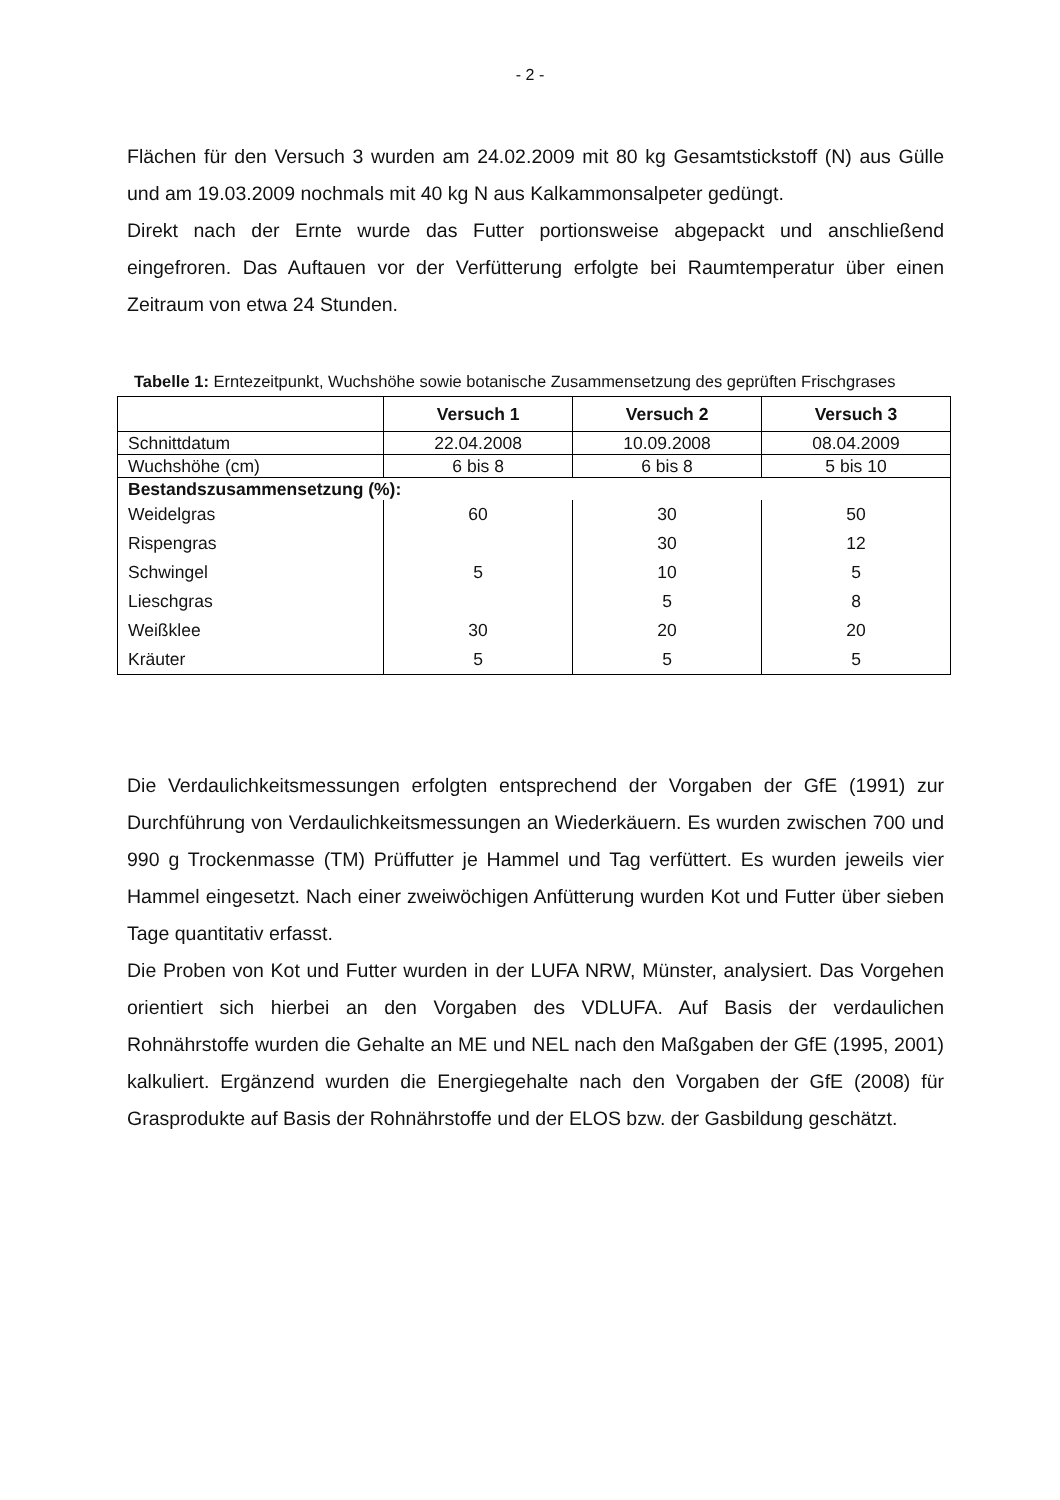- 2 -
Flächen für den Versuch 3 wurden am 24.02.2009 mit 80 kg Gesamtstickstoff (N) aus Gülle und am 19.03.2009 nochmals mit 40 kg N aus Kalkammonsalpeter gedüngt.
Direkt nach der Ernte wurde das Futter portionsweise abgepackt und anschließend eingefroren. Das Auftauen vor der Verfütterung erfolgte bei Raumtemperatur über einen Zeitraum von etwa 24 Stunden.
Tabelle 1: Erntezeitpunkt, Wuchshöhe sowie botanische Zusammensetzung des geprüften Frischgrases
| | Versuch 1 | Versuch 2 | Versuch 3 |
| --- | --- | --- | --- |
| Schnittdatum | 22.04.2008 | 10.09.2008 | 08.04.2009 |
| Wuchshöhe (cm) | 6 bis 8 | 6 bis 8 | 5 bis 10 |
| Bestandszusammensetzung (%): | | | |
| Weidelgras | 60 | 30 | 50 |
| Rispengras | | 30 | 12 |
| Schwingel | 5 | 10 | 5 |
| Lieschgras | | 5 | 8 |
| Weißklee | 30 | 20 | 20 |
| Kräuter | 5 | 5 | 5 |
Die Verdaulichkeitsmessungen erfolgten entsprechend der Vorgaben der GfE (1991) zur Durchführung von Verdaulichkeitsmessungen an Wiederkäuern. Es wurden zwischen 700 und 990 g Trockenmasse (TM) Prüffutter je Hammel und Tag verfüttert. Es wurden jeweils vier Hammel eingesetzt. Nach einer zweiwöchigen Anfütterung wurden Kot und Futter über sieben Tage quantitativ erfasst.
Die Proben von Kot und Futter wurden in der LUFA NRW, Münster, analysiert. Das Vorgehen orientiert sich hierbei an den Vorgaben des VDLUFA. Auf Basis der verdaulichen Rohnährstoffe wurden die Gehalte an ME und NEL nach den Maßgaben der GfE (1995, 2001) kalkuliert. Ergänzend wurden die Energiegehalte nach den Vorgaben der GfE (2008) für Grasprodukte auf Basis der Rohnährstoffe und der ELOS bzw. der Gasbildung geschätzt.